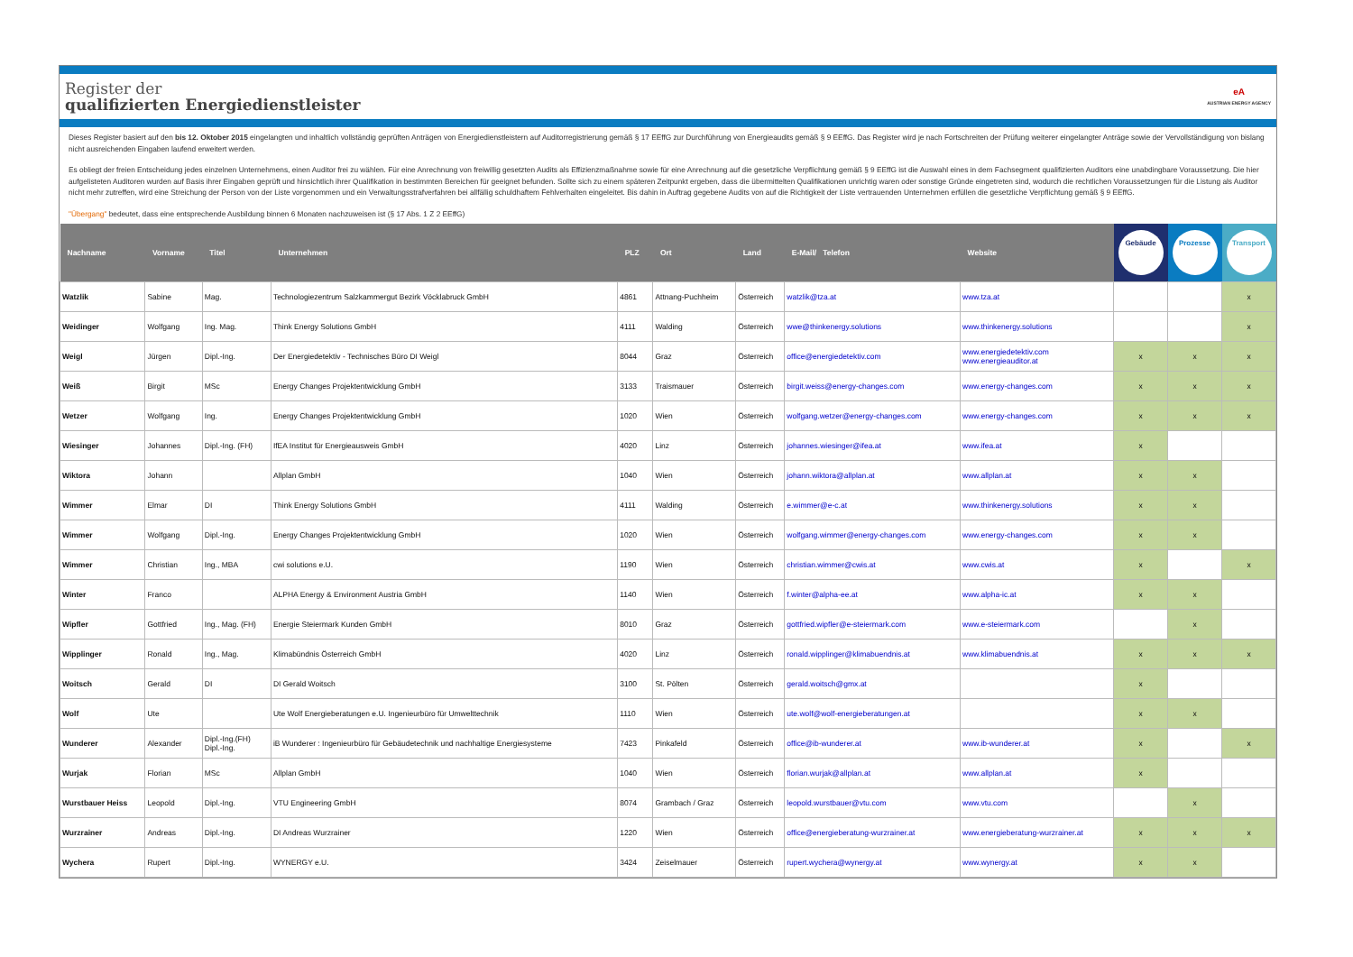Register der
qualifizierten Energiedienstleister
eA
AUSTRIAN ENERGY AGENCY
Dieses Register basiert auf den bis 12. Oktober 2015 eingelangten und inhaltlich vollständig geprüften Anträgen von Energiedienstleistern auf Auditorregistrierung gemäß § 17 EEffG zur Durchführung von Energieaudits gemäß § 9 EEffG. Das Register wird je nach Fortschreiten der Prüfung weiterer eingelangter Anträge sowie der Vervollständigung von bislang nicht ausreichenden Eingaben laufend erweitert werden.
Es obliegt der freien Entscheidung jedes einzelnen Unternehmens, einen Auditor frei zu wählen. Für eine Anrechnung von freiwillig gesetzten Audits als Effizienzmaßnahme sowie für eine Anrechnung auf die gesetzliche Verpflichtung gemäß § 9 EEffG ist die Auswahl eines in dem Fachsegment qualifizierten Auditors eine unabdingbare Voraussetzung. Die hier aufgelisteten Auditoren wurden auf Basis ihrer Eingaben geprüft und hinsichtlich ihrer Qualifikation in bestimmten Bereichen für geeignet befunden. Sollte sich zu einem späteren Zeitpunkt ergeben, dass die übermittelten Qualifikationen unrichtig waren oder sonstige Gründe eingetreten sind, wodurch die rechtlichen Voraussetzungen für die Listung als Auditor nicht mehr zutreffen, wird eine Streichung der Person von der Liste vorgenommen und ein Verwaltungsstrafverfahren bei allfällig schuldhaftem Fehlverhalten eingeleitet. Bis dahin in Auftrag gegebene Audits von auf die Richtigkeit der Liste vertrauenden Unternehmen erfüllen die gesetzliche Verpflichtung gemäß § 9 EEffG.
"Übergang" bedeutet, dass eine entsprechende Ausbildung binnen 6 Monaten nachzuweisen ist (§ 17 Abs. 1 Z 2 EEffG)
| Nachname | Vorname | Titel | Unternehmen | PLZ | Ort | Land | E-Mail/ Telefon | Website | Gebäude | Prozesse | Transport |
| --- | --- | --- | --- | --- | --- | --- | --- | --- | --- | --- | --- |
| Watzlik | Sabine | Mag. | Technologiezentrum Salzkammergut Bezirk Vöcklabruck GmbH | 4861 | Attnang-Puchheim | Österreich | watzlik@tza.at | www.tza.at | | | x |
| Weidinger | Wolfgang | Ing. Mag. | Think Energy Solutions GmbH | 4111 | Walding | Österreich | wwe@thinkenergy.solutions | www.thinkenergy.solutions | | | x |
| Weigl | Jürgen | Dipl.-Ing. | Der Energiedetektiv - Technisches Büro DI Weigl | 8044 | Graz | Österreich | office@energiedetektiv.com | www.energiedetektiv.com www.energieauditor.at | x | x | x |
| Weiß | Birgit | MSc | Energy Changes Projektentwicklung GmbH | 3133 | Traismauer | Österreich | birgit.weiss@energy-changes.com | www.energy-changes.com | x | x | x |
| Wetzer | Wolfgang | Ing. | Energy Changes Projektentwicklung GmbH | 1020 | Wien | Österreich | wolfgang.wetzer@energy-changes.com | www.energy-changes.com | x | x | x |
| Wiesinger | Johannes | Dipl.-Ing. (FH) | IfEA Institut für Energieausweis GmbH | 4020 | Linz | Österreich | johannes.wiesinger@ifea.at | www.ifea.at | x | | |
| Wiktora | Johann | | Allplan GmbH | 1040 | Wien | Österreich | johann.wiktora@allplan.at | www.allplan.at | x | x | |
| Wimmer | Elmar | DI | Think Energy Solutions GmbH | 4111 | Walding | Österreich | e.wimmer@e-c.at | www.thinkenergy.solutions | x | x | |
| Wimmer | Wolfgang | Dipl.-Ing. | Energy Changes Projektentwicklung GmbH | 1020 | Wien | Österreich | wolfgang.wimmer@energy-changes.com | www.energy-changes.com | x | x | |
| Wimmer | Christian | Ing., MBA | cwi solutions e.U. | 1190 | Wien | Österreich | christian.wimmer@cwis.at | www.cwis.at | x | | x |
| Winter | Franco | | ALPHA Energy & Environment Austria GmbH | 1140 | Wien | Österreich | f.winter@alpha-ee.at | www.alpha-ic.at | x | x | |
| Wipfler | Gottfried | Ing., Mag. (FH) | Energie Steiermark Kunden GmbH | 8010 | Graz | Österreich | gottfried.wipfler@e-steiermark.com | www.e-steiermark.com | | x | |
| Wipplinger | Ronald | Ing., Mag. | Klimabündnis Österreich GmbH | 4020 | Linz | Österreich | ronald.wipplinger@klimabuendnis.at | www.klimabuendnis.at | x | x | x |
| Woitsch | Gerald | DI | DI Gerald Woitsch | 3100 | St. Pölten | Österreich | gerald.woitsch@gmx.at | | x | | |
| Wolf | Ute | | Ute Wolf Energieberatungen e.U. Ingenieurbüro für Umwelttechnik | 1110 | Wien | Österreich | ute.wolf@wolf-energieberatungen.at | | x | x | |
| Wunderer | Alexander | Dipl.-Ing.(FH) Dipl.-Ing. | iB Wunderer : Ingenieurbüro für Gebäudetechnik und nachhaltige Energiesysteme | 7423 | Pinkafeld | Österreich | office@ib-wunderer.at | www.ib-wunderer.at | x | | x |
| Wurjak | Florian | MSc | Allplan GmbH | 1040 | Wien | Österreich | florian.wurjak@allplan.at | www.allplan.at | x | | |
| Wurstbauer Heiss | Leopold | Dipl.-Ing. | VTU Engineering GmbH | 8074 | Grambach / Graz | Österreich | leopold.wurstbauer@vtu.com | www.vtu.com | | x | |
| Wurzrainer | Andreas | Dipl.-Ing. | DI Andreas Wurzrainer | 1220 | Wien | Österreich | office@energieberatung-wurzrainer.at | www.energieberatung-wurzrainer.at | x | x | x |
| Wychera | Rupert | Dipl.-Ing. | WYNERGY e.U. | 3424 | Zeiselmauer | Österreich | rupert.wychera@wynergy.at | www.wynergy.at | x | x | |